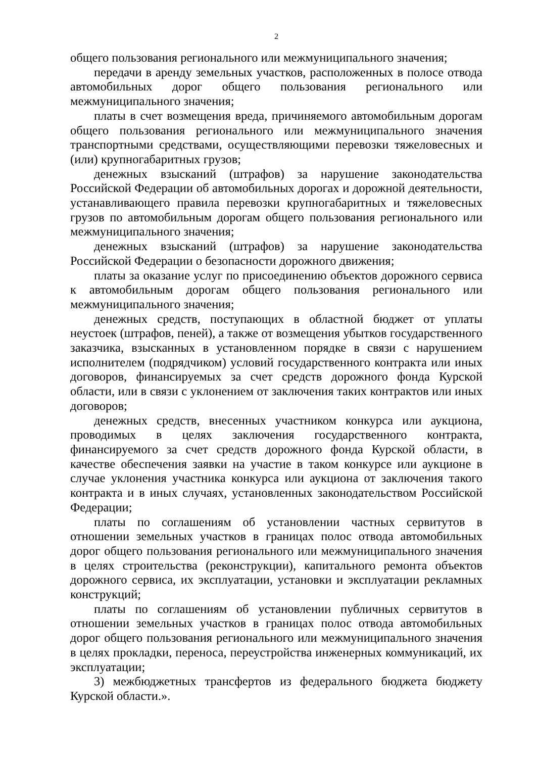2
общего пользования регионального или межмуниципального значения;
передачи в аренду земельных участков, расположенных в полосе отвода автомобильных дорог общего пользования регионального или межмуниципального значения;
платы в счет возмещения вреда, причиняемого автомобильным дорогам общего пользования регионального или межмуниципального значения транспортными средствами, осуществляющими перевозки тяжеловесных и (или) крупногабаритных грузов;
денежных взысканий (штрафов) за нарушение законодательства Российской Федерации об автомобильных дорогах и дорожной деятельности, устанавливающего правила перевозки крупногабаритных и тяжеловесных грузов по автомобильным дорогам общего пользования регионального или межмуниципального значения;
денежных взысканий (штрафов) за нарушение законодательства Российской Федерации о безопасности дорожного движения;
платы за оказание услуг по присоединению объектов дорожного сервиса к автомобильным дорогам общего пользования регионального или межмуниципального значения;
денежных средств, поступающих в областной бюджет от уплаты неустоек (штрафов, пеней), а также от возмещения убытков государственного заказчика, взысканных в установленном порядке в связи с нарушением исполнителем (подрядчиком) условий государственного контракта или иных договоров, финансируемых за счет средств дорожного фонда Курской области, или в связи с уклонением от заключения таких контрактов или иных договоров;
денежных средств, внесенных участником конкурса или аукциона, проводимых в целях заключения государственного контракта, финансируемого за счет средств дорожного фонда Курской области, в качестве обеспечения заявки на участие в таком конкурсе или аукционе в случае уклонения участника конкурса или аукциона от заключения такого контракта и в иных случаях, установленных законодательством Российской Федерации;
платы по соглашениям об установлении частных сервитутов в отношении земельных участков в границах полос отвода автомобильных дорог общего пользования регионального или межмуниципального значения в целях строительства (реконструкции), капитального ремонта объектов дорожного сервиса, их эксплуатации, установки и эксплуатации рекламных конструкций;
платы по соглашениям об установлении публичных сервитутов в отношении земельных участков в границах полос отвода автомобильных дорог общего пользования регионального или межмуниципального значения в целях прокладки, переноса, переустройства инженерных коммуникаций, их эксплуатации;
3) межбюджетных трансфертов из федерального бюджета бюджету Курской области.».